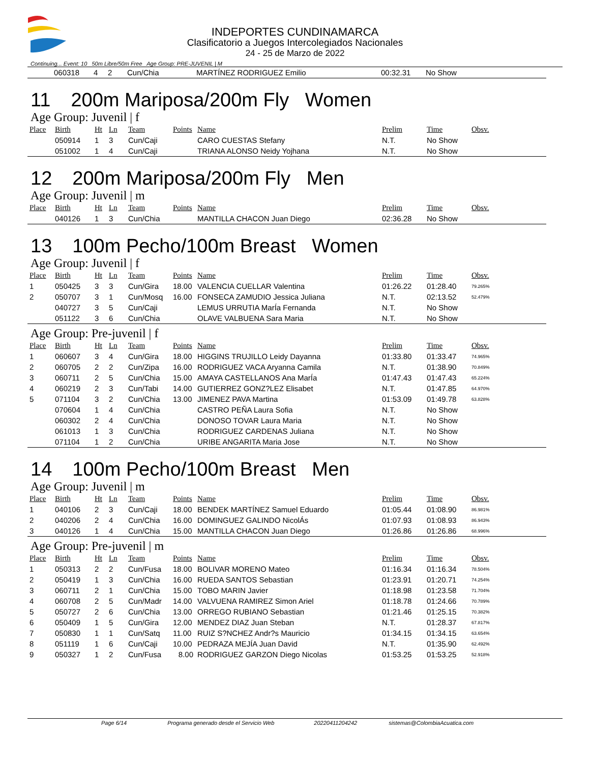INDEPORTES CUNDINAMARCA
Clasificatorio a Juegos Intercolegiados Nacionales
24 - 25 de Marzo de 2022
Continuing... Event: 10 50m Libre/50m Free Age Group: PRE-JUVENIL | M
| | 060318 | 4 | 2 | Cun/Chia | | MARTÍNEZ RODRIGUEZ Emilio | 00:32.31 | No Show | |
11 200m Mariposa/200m Fly Women
Age Group: Juvenil | f
| Place | Birth | Ht | Ln | Team | Points | Name | Prelim | Time | Obsv. |
| --- | --- | --- | --- | --- | --- | --- | --- | --- | --- |
| | 050914 | 1 | 3 | Cun/Caji | | CARO CUESTAS Stefany | N.T. | No Show | |
| | 051002 | 1 | 4 | Cun/Caji | | TRIANA ALONSO Neidy Yojhana | N.T. | No Show | |
12 200m Mariposa/200m Fly Men
Age Group: Juvenil | m
| Place | Birth | Ht | Ln | Team | Points | Name | Prelim | Time | Obsv. |
| --- | --- | --- | --- | --- | --- | --- | --- | --- | --- |
| | 040126 | 1 | 3 | Cun/Chia | | MANTILLA CHACON Juan Diego | 02:36.28 | No Show | |
13 100m Pecho/100m Breast Women
Age Group: Juvenil | f
| Place | Birth | Ht | Ln | Team | Points | Name | Prelim | Time | Obsv. |
| --- | --- | --- | --- | --- | --- | --- | --- | --- | --- |
| 1 | 050425 | 3 | 3 | Cun/Gira | 18.00 | VALENCIA CUELLAR Valentina | 01:26.22 | 01:28.40 | 79.265% |
| 2 | 050707 | 3 | 1 | Cun/Mosq | 16.00 | FONSECA ZAMUDIO Jessica Juliana | N.T. | 02:13.52 | 52.479% |
| | 040727 | 3 | 5 | Cun/Caji | | LEMUS URRUTIA MarÍa Fernanda | N.T. | No Show | |
| | 051122 | 3 | 6 | Cun/Chia | | OLAVE VALBUENA Sara Maria | N.T. | No Show | |
Age Group: Pre-juvenil | f
| Place | Birth | Ht | Ln | Team | Points | Name | Prelim | Time | Obsv. |
| --- | --- | --- | --- | --- | --- | --- | --- | --- | --- |
| 1 | 060607 | 3 | 4 | Cun/Gira | 18.00 | HIGGINS TRUJILLO Leidy Dayanna | 01:33.80 | 01:33.47 | 74.965% |
| 2 | 060705 | 2 | 2 | Cun/Zipa | 16.00 | RODRIGUEZ VACA Aryanna Camila | N.T. | 01:38.90 | 70.849% |
| 3 | 060711 | 2 | 5 | Cun/Chia | 15.00 | AMAYA CASTELLANOS Ana MarÍa | 01:47.43 | 01:47.43 | 65.224% |
| 4 | 060219 | 2 | 3 | Cun/Tabi | 14.00 | GUTIERREZ GONZ?LEZ Elisabet | N.T. | 01:47.85 | 64.970% |
| 5 | 071104 | 3 | 2 | Cun/Chia | 13.00 | JIMENEZ PAVA Martina | 01:53.09 | 01:49.78 | 63.828% |
| | 070604 | 1 | 4 | Cun/Chia | | CASTRO PEÑA Laura Sofia | N.T. | No Show | |
| | 060302 | 2 | 4 | Cun/Chia | | DONOSO TOVAR Laura Maria | N.T. | No Show | |
| | 061013 | 1 | 3 | Cun/Chia | | RODRIGUEZ CARDENAS Juliana | N.T. | No Show | |
| | 071104 | 1 | 2 | Cun/Chia | | URIBE ANGARITA Maria Jose | N.T. | No Show | |
14 100m Pecho/100m Breast Men
Age Group: Juvenil | m
| Place | Birth | Ht | Ln | Team | Points | Name | Prelim | Time | Obsv. |
| --- | --- | --- | --- | --- | --- | --- | --- | --- | --- |
| 1 | 040106 | 2 | 3 | Cun/Caji | 18.00 | BENDEK MARTÍNEZ Samuel Eduardo | 01:05.44 | 01:08.90 | 86.981% |
| 2 | 040206 | 2 | 4 | Cun/Chia | 16.00 | DOMINGUEZ GALINDO NicolÁs | 01:07.93 | 01:08.93 | 86.943% |
| 3 | 040126 | 1 | 4 | Cun/Chia | 15.00 | MANTILLA CHACON Juan Diego | 01:26.86 | 01:26.86 | 68.996% |
Age Group: Pre-juvenil | m
| Place | Birth | Ht | Ln | Team | Points | Name | Prelim | Time | Obsv. |
| --- | --- | --- | --- | --- | --- | --- | --- | --- | --- |
| 1 | 050313 | 2 | 2 | Cun/Fusa | 18.00 | BOLIVAR MORENO Mateo | 01:16.34 | 01:16.34 | 78.504% |
| 2 | 050419 | 1 | 3 | Cun/Chia | 16.00 | RUEDA SANTOS Sebastian | 01:23.91 | 01:20.71 | 74.254% |
| 3 | 060711 | 2 | 1 | Cun/Chia | 15.00 | TOBO MARIN Javier | 01:18.98 | 01:23.58 | 71.704% |
| 4 | 060708 | 2 | 5 | Cun/Madr | 14.00 | VALVUENA RAMIREZ Simon Ariel | 01:18.78 | 01:24.66 | 70.789% |
| 5 | 050727 | 2 | 6 | Cun/Chia | 13.00 | ORREGO RUBIANO Sebastian | 01:21.46 | 01:25.15 | 70.382% |
| 6 | 050409 | 1 | 5 | Cun/Gira | 12.00 | MENDEZ DIAZ Juan Steban | N.T. | 01:28.37 | 67.817% |
| 7 | 050830 | 1 | 1 | Cun/Satq | 11.00 | RUIZ S?NCHEZ Andr?s Mauricio | 01:34.15 | 01:34.15 | 63.654% |
| 8 | 051119 | 1 | 6 | Cun/Caji | 10.00 | PEDRAZA MEJÍA Juan David | N.T. | 01:35.90 | 62.492% |
| 9 | 050327 | 1 | 2 | Cun/Fusa | 8.00 | RODRIGUEZ GARZON Diego Nicolas | 01:53.25 | 01:53.25 | 52.918% |
Page 6/14 Programa generado desde el Servicio Web 20220411204242 sistemas@ColombiaAcuatica.com